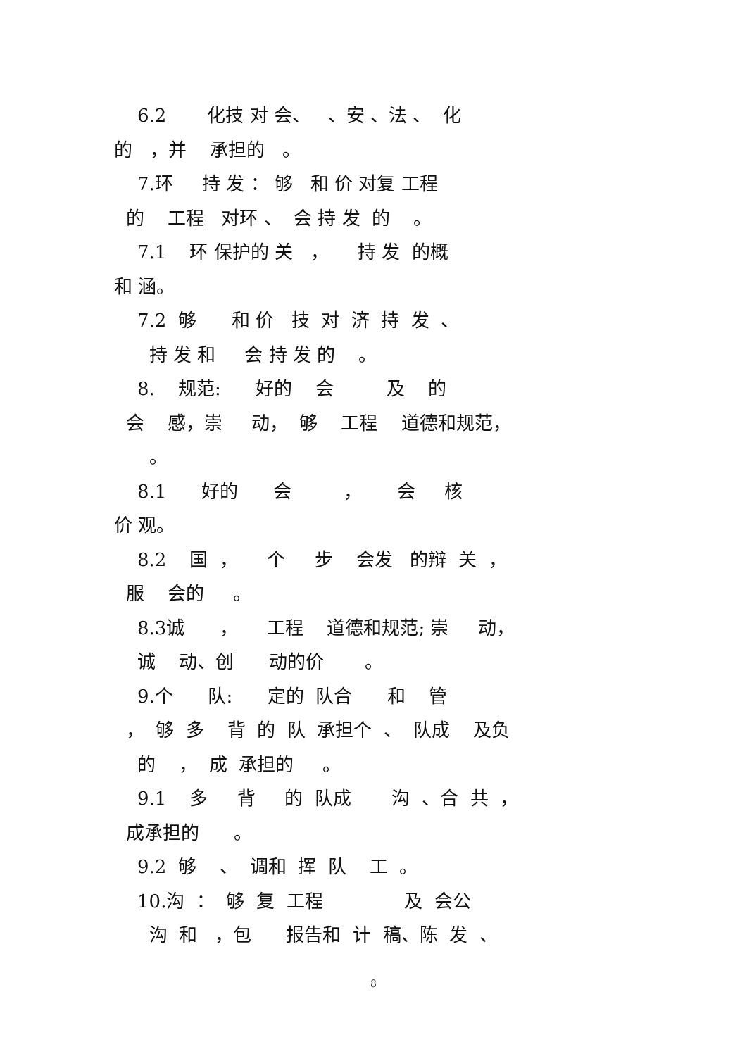6.2 化技 对 会、 、安 、法 、 化
的 ，并 承担的 。
7.环 持 发 ： 够 和 价 对复 工程
的 工程 对环 、 会 持 发 的 。
7.1 环 保护的 关 ， 持 发 的概
和 涵。
7.2 够 和 价 技 对 济 持 发 、
持 发 和 会 持 发 的 。
8. 规范: 好的 会 及 的
会 感，崇 动， 够 工程 道德和规范，
。
8.1 好的 会 ， 会 核
价 观。
8.2 国 ， 个 步 会发 的辩 关 ，
服 会的 。
8.3诚 ， 工程 道德和规范; 崇 动，
诚 动、创 动的价 。
9.个 队: 定的 队合 和 管
， 够 多 背 的 队 承担个 、 队成 及负
的 ， 成 承担的 。
9.1 多 背 的 队成 沟 、合 共 ，
成承担的 。
9.2 够 、 调和 挥 队 工 。
10.沟 ： 够 复 工程 及 会公
沟 和 ，包 报告和 计 稿、陈 发 、
8